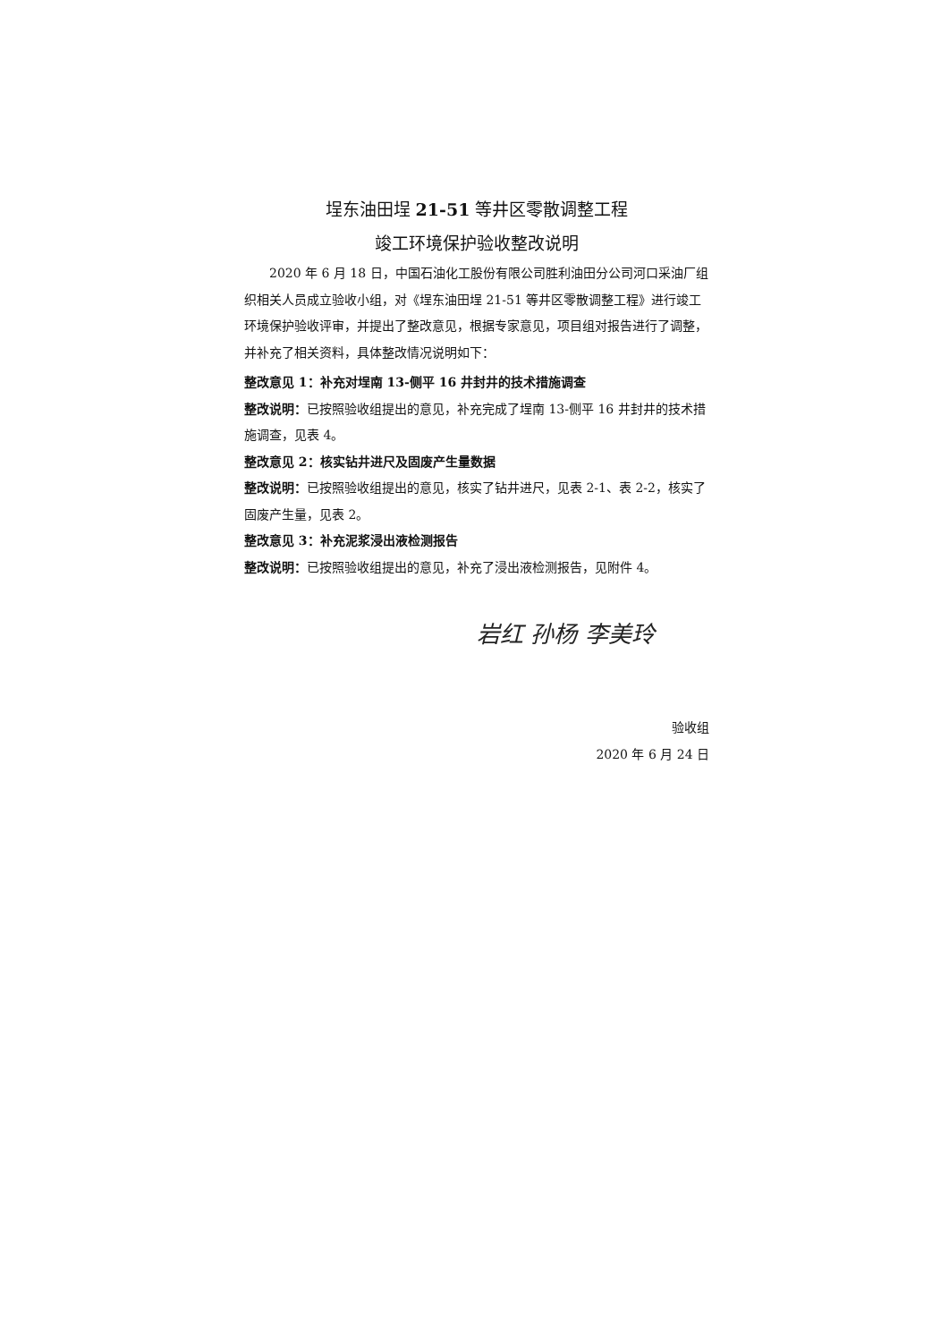埕东油田埕 21-51 等井区零散调整工程
竣工环境保护验收整改说明
2020 年 6 月 18 日，中国石油化工股份有限公司胜利油田分公司河口采油厂组织相关人员成立验收小组，对《埕东油田埕 21-51 等井区零散调整工程》进行竣工环境保护验收评审，并提出了整改意见，根据专家意见，项目组对报告进行了调整，并补充了相关资料，具体整改情况说明如下：
整改意见 1：补充对埕南 13-侧平 16 井封井的技术措施调查
整改说明：已按照验收组提出的意见，补充完成了埕南 13-侧平 16 井封井的技术措施调查，见表 4。
整改意见 2：核实钻井进尺及固废产生量数据
整改说明：已按照验收组提出的意见，核实了钻井进尺，见表 2-1、表 2-2，核实了固废产生量，见表 2。
整改意见 3：补充泥浆浸出液检测报告
整改说明：已按照验收组提出的意见，补充了浸出液检测报告，见附件 4。
岩红 孙杨 李美玲
验收组
2020 年 6 月 24 日